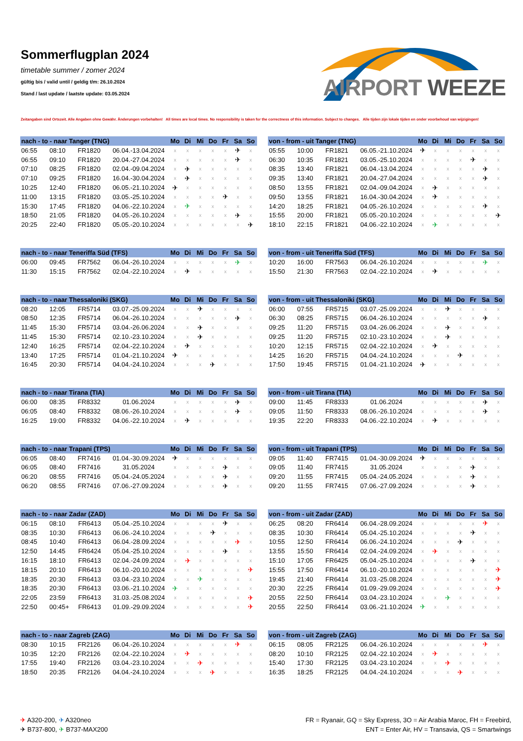Sommerflugplan 2024
timetable summer / zomer 2024
gültig bis / valid until / geldig t/m: 26.10.2024
Stand / last update / laatste update: 03.05.2024
AIRPORT WEEZE
Zeitangaben sind Ortszeit. Alle Angaben ohne Gewähr. Änderungen vorbehalten! All times are local times. No responsibility is taken for the correctness of this information. Subject to changes. Alle tijden zijn lokale tijden en onder voorbehoud van wijzigingen!
| nach - to - naar Tanger (TNG) | | | | Mo | Di | Mi | Do | Fr | Sa | So |
| --- | --- | --- | --- | --- | --- | --- | --- | --- | --- | --- |
| 06:55 | 08:10 | FR1820 | 06.04.-13.04.2024 | x | x | x | x | x | ✈ | x |
| 06:55 | 09:10 | FR1820 | 20.04.-27.04.2024 | x | x | x | x | x | ✈ | x |
| 07:10 | 08:25 | FR1820 | 02.04.-09.04.2024 | x | ✈ | x | x | x | x | x |
| 07:10 | 09:25 | FR1820 | 16.04.-30.04.2024 | x | ✈ | x | x | x | x | x |
| 10:25 | 12:40 | FR1820 | 06.05.-21.10.2024 | ✈ | x | x | x | x | x | x |
| 11:00 | 13:15 | FR1820 | 03.05.-25.10.2024 | x | x | x | x | ✈ | x | x |
| 15:30 | 17:45 | FR1820 | 04.06.-22.10.2024 | x | ✈ | x | x | x | x | x |
| 18:50 | 21:05 | FR1820 | 04.05.-26.10.2024 | x | x | x | x | x | ✈ | x |
| 20:25 | 22:40 | FR1820 | 05.05.-20.10.2024 | x | x | x | x | x | x | ✈ |
| von - from - uit Tanger (TNG) | | | | Mo | Di | Mi | Do | Fr | Sa | So |
| --- | --- | --- | --- | --- | --- | --- | --- | --- | --- | --- |
| 05:55 | 10:00 | FR1821 | 06.05.-21.10.2024 | ✈ | x | x | x | x | x | x |
| 06:30 | 10:35 | FR1821 | 03.05.-25.10.2024 | x | x | x | x | ✈ | x | x |
| 08:35 | 13:40 | FR1821 | 06.04.-13.04.2024 | x | x | x | x | x | ✈ | x |
| 09:35 | 13:40 | FR1821 | 20.04.-27.04.2024 | x | x | x | x | x | ✈ | x |
| 08:50 | 13:55 | FR1821 | 02.04.-09.04.2024 | x | ✈ | x | x | x | x | x |
| 09:50 | 13:55 | FR1821 | 16.04.-30.04.2024 | x | ✈ | x | x | x | x | x |
| 14:20 | 18:25 | FR1821 | 04.05.-26.10.2024 | x | x | x | x | x | ✈ | x |
| 15:55 | 20:00 | FR1821 | 05.05.-20.10.2024 | x | x | x | x | x | x | ✈ |
| 18:10 | 22:15 | FR1821 | 04.06.-22.10.2024 | x | ✈ | x | x | x | x | x |
| nach - to - naar Teneriffa Süd (TFS) | | | | Mo | Di | Mi | Do | Fr | Sa | So |
| --- | --- | --- | --- | --- | --- | --- | --- | --- | --- | --- |
| 06:00 | 09:45 | FR7562 | 06.04.-26.10.2024 | x | x | x | x | x | ✈ | x |
| 11:30 | 15:15 | FR7562 | 02.04.-22.10.2024 | x | ✈ | x | x | x | x | x |
| von - from - uit Teneriffa Süd (TFS) | | | | Mo | Di | Mi | Do | Fr | Sa | So |
| --- | --- | --- | --- | --- | --- | --- | --- | --- | --- | --- |
| 10:20 | 16:00 | FR7563 | 06.04.-26.10.2024 | x | x | x | x | x | ✈ | x |
| 15:50 | 21:30 | FR7563 | 02.04.-22.10.2024 | x | ✈ | x | x | x | x | x |
| nach - to - naar Thessaloniki (SKG) | | | | Mo | Di | Mi | Do | Fr | Sa | So |
| --- | --- | --- | --- | --- | --- | --- | --- | --- | --- | --- |
| 08:20 | 12:05 | FR5714 | 03.07.-25.09.2024 | x | x | ✈ | x | x | x | x |
| 08:50 | 12:35 | FR5714 | 06.04.-26.10.2024 | x | x | x | x | x | ✈ | x |
| 11:45 | 15:30 | FR5714 | 03.04.-26.06.2024 | x | x | ✈ | x | x | x | x |
| 11:45 | 15:30 | FR5714 | 02.10.-23.10.2024 | x | x | ✈ | x | x | x | x |
| 12:40 | 16:25 | FR5714 | 02.04.-22.10.2024 | x | ✈ | x | x | x | x | x |
| 13:40 | 17:25 | FR5714 | 01.04.-21.10.2024 | ✈ | x | x | x | x | x | x |
| 16:45 | 20:30 | FR5714 | 04.04.-24.10.2024 | x | x | x | ✈ | x | x | x |
| von - from - uit Thessaloniki (SKG) | | | | Mo | Di | Mi | Do | Fr | Sa | So |
| --- | --- | --- | --- | --- | --- | --- | --- | --- | --- | --- |
| 06:00 | 07:55 | FR5715 | 03.07.-25.09.2024 | x | x | ✈ | x | x | x | x |
| 06:30 | 08:25 | FR5715 | 06.04.-26.10.2024 | x | x | x | x | x | ✈ | x |
| 09:25 | 11:20 | FR5715 | 03.04.-26.06.2024 | x | x | ✈ | x | x | x | x |
| 09:25 | 11:20 | FR5715 | 02.10.-23.10.2024 | x | x | ✈ | x | x | x | x |
| 10:20 | 12:15 | FR5715 | 02.04.-22.10.2024 | x | ✈ | x | x | x | x | x |
| 14:25 | 16:20 | FR5715 | 04.04.-24.10.2024 | x | x | x | ✈ | x | x | x |
| 17:50 | 19:45 | FR5715 | 01.04.-21.10.2024 | ✈ | x | x | x | x | x | x |
| nach - to - naar Tirana (TIA) | | | | Mo | Di | Mi | Do | Fr | Sa | So |
| --- | --- | --- | --- | --- | --- | --- | --- | --- | --- | --- |
| 06:00 | 08:35 | FR8332 | 01.06.2024 | x | x | x | x | x | ✈ | x |
| 06:05 | 08:40 | FR8332 | 08.06.-26.10.2024 | x | x | x | x | x | ✈ | x |
| 16:25 | 19:00 | FR8332 | 04.06.-22.10.2024 | x | ✈ | x | x | x | x | x |
| von - from - uit Tirana (TIA) | | | | Mo | Di | Mi | Do | Fr | Sa | So |
| --- | --- | --- | --- | --- | --- | --- | --- | --- | --- | --- |
| 09:00 | 11:45 | FR8333 | 01.06.2024 | x | x | x | x | x | ✈ | x |
| 09:05 | 11:50 | FR8333 | 08.06.-26.10.2024 | x | x | x | x | x | ✈ | x |
| 19:35 | 22:20 | FR8333 | 04.06.-22.10.2024 | x | ✈ | x | x | x | x | x |
| nach - to - naar Trapani (TPS) | | | | Mo | Di | Mi | Do | Fr | Sa | So |
| --- | --- | --- | --- | --- | --- | --- | --- | --- | --- | --- |
| 06:05 | 08:40 | FR7416 | 01.04.-30.09.2024 | ✈ | x | x | x | x | x | x |
| 06:05 | 08:40 | FR7416 | 31.05.2024 | x | x | x | x | ✈ | x | x |
| 06:20 | 08:55 | FR7416 | 05.04.-24.05.2024 | x | x | x | x | ✈ | x | x |
| 06:20 | 08:55 | FR7416 | 07.06.-27.09.2024 | x | x | x | x | ✈ | x | x |
| von - from - uit Trapani (TPS) | | | | Mo | Di | Mi | Do | Fr | Sa | So |
| --- | --- | --- | --- | --- | --- | --- | --- | --- | --- | --- |
| 09:05 | 11:40 | FR7415 | 01.04.-30.09.2024 | ✈ | x | x | x | x | x | x |
| 09:05 | 11:40 | FR7415 | 31.05.2024 | x | x | x | x | ✈ | x | x |
| 09:20 | 11:55 | FR7415 | 05.04.-24.05.2024 | x | x | x | x | ✈ | x | x |
| 09:20 | 11:55 | FR7415 | 07.06.-27.09.2024 | x | x | x | x | ✈ | x | x |
| nach - to - naar Zadar (ZAD) | | | | Mo | Di | Mi | Do | Fr | Sa | So |
| --- | --- | --- | --- | --- | --- | --- | --- | --- | --- | --- |
| 06:15 | 08:10 | FR6413 | 05.04.-25.10.2024 | x | x | x | x | ✈ | x | x |
| 08:35 | 10:30 | FR6413 | 06.06.-24.10.2024 | x | x | x | ✈ | x | x | x |
| 08:45 | 10:40 | FR6413 | 06.04.-28.09.2024 | x | x | x | x | x | ✈ | x |
| 12:50 | 14:45 | FR6424 | 05.04.-25.10.2024 | x | x | x | x | ✈ | x | x |
| 16:15 | 18:10 | FR6413 | 02.04.-24.09.2024 | x | ✈ | x | x | x | x | x |
| 18:15 | 20:10 | FR6413 | 06.10.-20.10.2024 | x | x | x | x | x | x | ✈ |
| 18:35 | 20:30 | FR6413 | 03.04.-23.10.2024 | x | x | ✈ | x | x | x | x |
| 18:35 | 20:30 | FR6413 | 03.06.-21.10.2024 | ✈ | x | x | x | x | x | x |
| 22:05 | 23:59 | FR6413 | 31.03.-25.08.2024 | x | x | x | x | x | x | ✈ |
| 22:50 | 00:45+ | FR6413 | 01.09.-29.09.2024 | x | x | x | x | x | x | ✈ |
| von - from - uit Zadar (ZAD) | | | | Mo | Di | Mi | Do | Fr | Sa | So |
| --- | --- | --- | --- | --- | --- | --- | --- | --- | --- | --- |
| 06:25 | 08:20 | FR6414 | 06.04.-28.09.2024 | x | x | x | x | x | ✈ | x |
| 08:35 | 10:30 | FR6414 | 05.04.-25.10.2024 | x | x | x | x | ✈ | x | x |
| 10:55 | 12:50 | FR6414 | 06.06.-24.10.2024 | x | x | x | ✈ | x | x | x |
| 13:55 | 15:50 | FR6414 | 02.04.-24.09.2024 | x | ✈ | x | x | x | x | x |
| 15:10 | 17:05 | FR6425 | 05.04.-25.10.2024 | x | x | x | x | ✈ | x | x |
| 15:55 | 17:50 | FR6414 | 06.10.-20.10.2024 | x | x | x | x | x | x | ✈ |
| 19:45 | 21:40 | FR6414 | 31.03.-25.08.2024 | x | x | x | x | x | x | ✈ |
| 20:30 | 22:25 | FR6414 | 01.09.-29.09.2024 | x | x | x | x | x | x | ✈ |
| 20:55 | 22:50 | FR6414 | 03.04.-23.10.2024 | x | x | ✈ | x | x | x | x |
| 20:55 | 22:50 | FR6414 | 03.06.-21.10.2024 | ✈ | x | x | x | x | x | x |
| nach - to - naar Zagreb (ZAG) | | | | Mo | Di | Mi | Do | Fr | Sa | So |
| --- | --- | --- | --- | --- | --- | --- | --- | --- | --- | --- |
| 08:30 | 10:15 | FR2126 | 06.04.-26.10.2024 | x | x | x | x | x | ✈ | x |
| 10:35 | 12:20 | FR2126 | 02.04.-22.10.2024 | x | ✈ | x | x | x | x | x |
| 17:55 | 19:40 | FR2126 | 03.04.-23.10.2024 | x | x | ✈ | x | x | x | x |
| 18:50 | 20:35 | FR2126 | 04.04.-24.10.2024 | x | x | x | ✈ | x | x | x |
| von - from - uit Zagreb (ZAG) | | | | Mo | Di | Mi | Do | Fr | Sa | So |
| --- | --- | --- | --- | --- | --- | --- | --- | --- | --- | --- |
| 06:15 | 08:05 | FR2125 | 06.04.-26.10.2024 | x | x | x | x | x | ✈ | x |
| 08:20 | 10:10 | FR2125 | 02.04.-22.10.2024 | x | ✈ | x | x | x | x | x |
| 15:40 | 17:30 | FR2125 | 03.04.-23.10.2024 | x | x | ✈ | x | x | x | x |
| 16:35 | 18:25 | FR2125 | 04.04.-24.10.2024 | x | x | x | ✈ | x | x | x |
✈ A320-200, ✈ A320neo
✈ B737-800, ✈ B737-MAX200
FR = Ryanair, GQ = Sky Express, 3O = Air Arabia Maroc, FH = Freebird,
ENT = Enter Air, HV = Transavia, QS = Smartwings